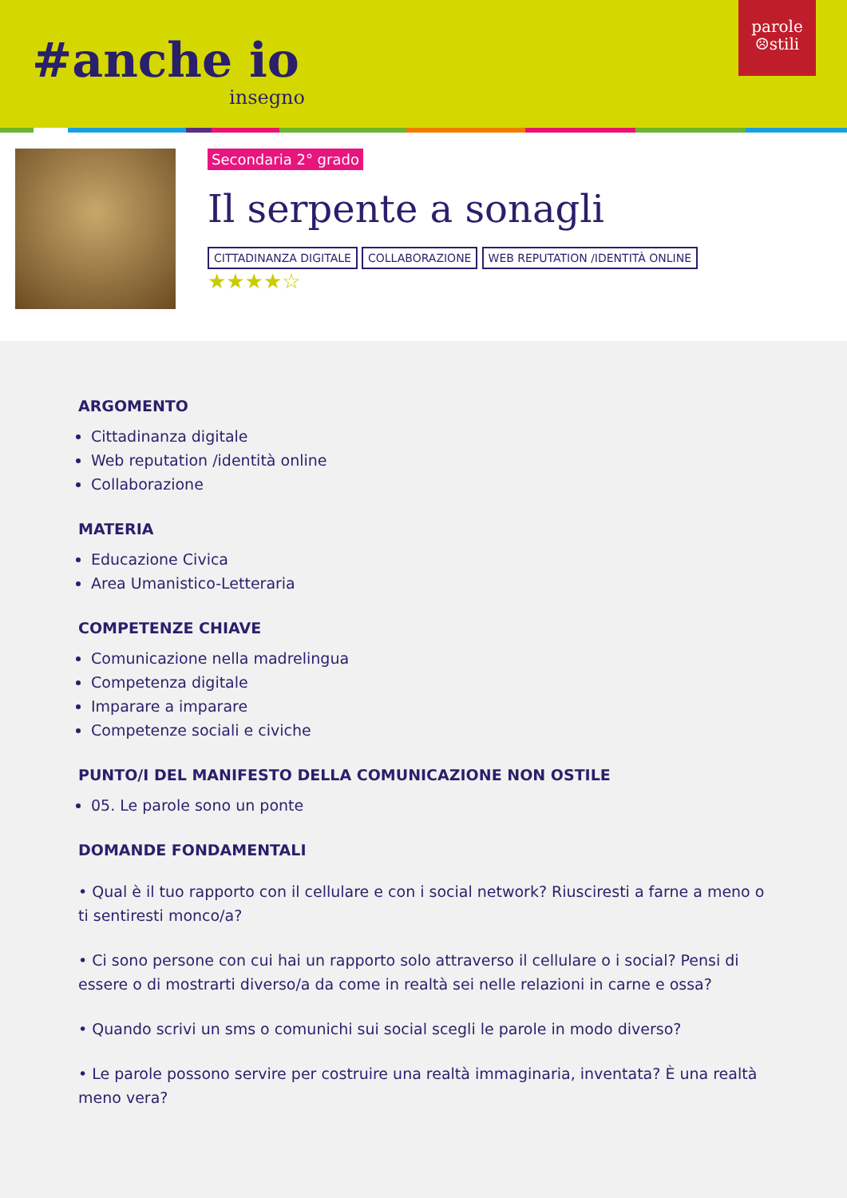#anche io
insegno
parole
☹stili
Secondaria 2° grado
Il serpente a sonagli
CITTADINANZA DIGITALE COLLABORAZIONE WEB REPUTATION /IDENTITÀ ONLINE
★★★★☆
ARGOMENTO
Cittadinanza digitale
Web reputation /identità online
Collaborazione
MATERIA
Educazione Civica
Area Umanistico-Letteraria
COMPETENZE CHIAVE
Comunicazione nella madrelingua
Competenza digitale
Imparare a imparare
Competenze sociali e civiche
PUNTO/I DEL MANIFESTO DELLA COMUNICAZIONE NON OSTILE
05. Le parole sono un ponte
DOMANDE FONDAMENTALI
• Qual è il tuo rapporto con il cellulare e con i social network? Riusciresti a farne a meno o ti sentiresti monco/a?
• Ci sono persone con cui hai un rapporto solo attraverso il cellulare o i social? Pensi di essere o di mostrarti diverso/a da come in realtà sei nelle relazioni in carne e ossa?
• Quando scrivi un sms o comunichi sui social scegli le parole in modo diverso?
• Le parole possono servire per costruire una realtà immaginaria, inventata? È una realtà meno vera?